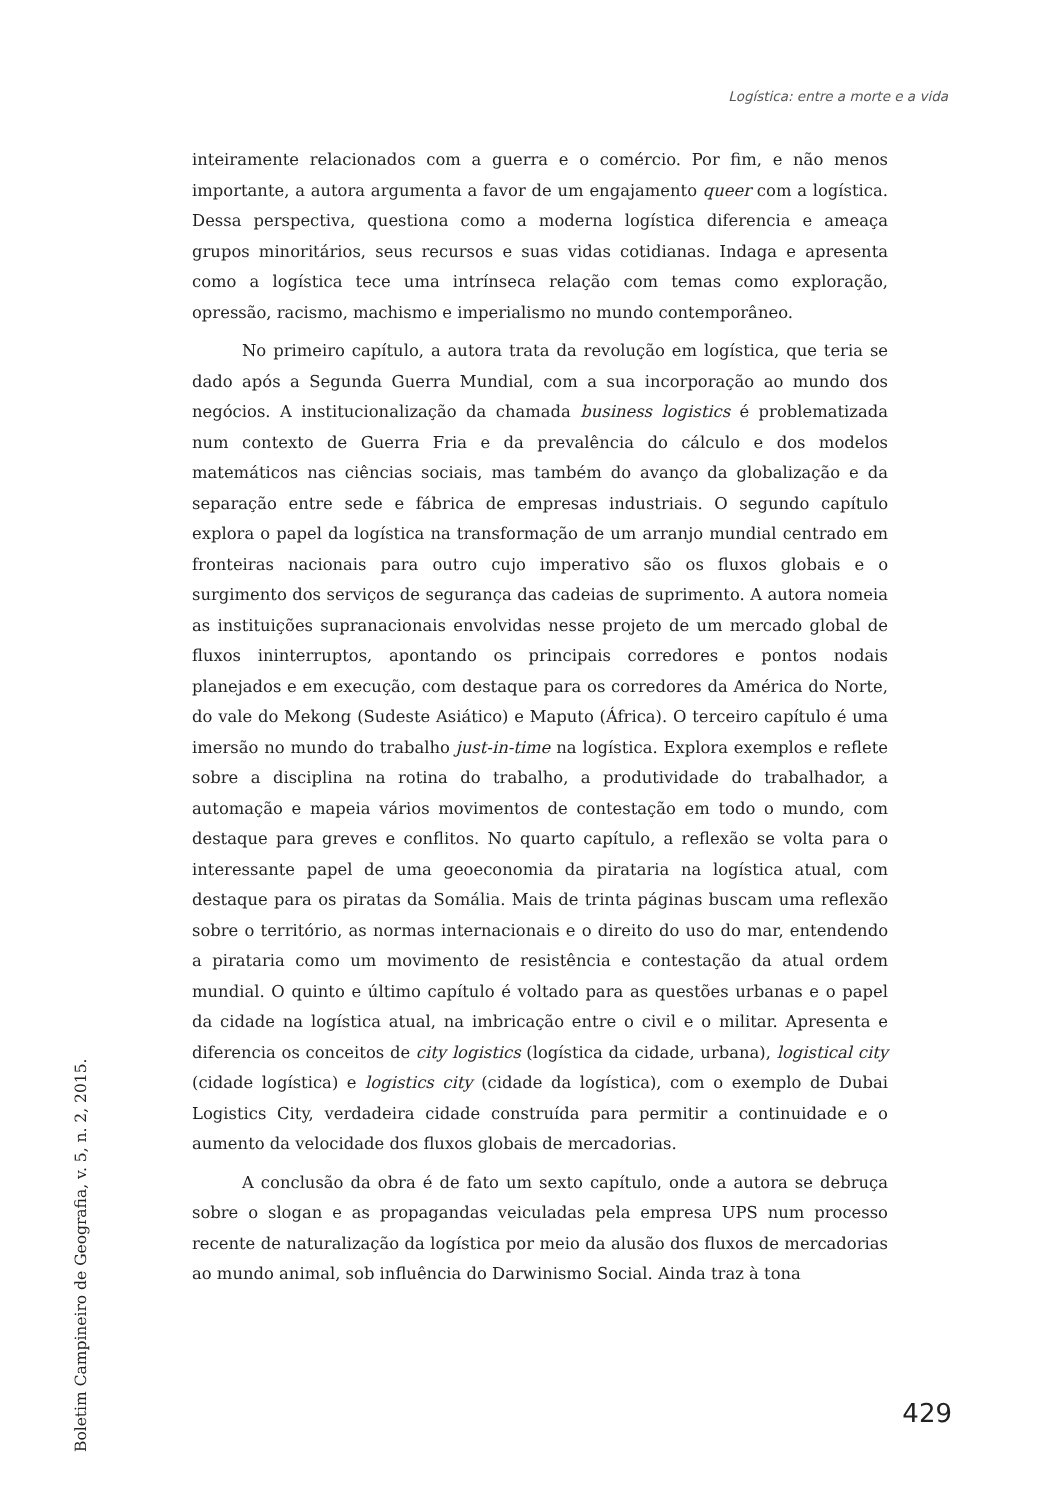Logística: entre a morte e a vida
inteiramente relacionados com a guerra e o comércio. Por fim, e não menos importante, a autora argumenta a favor de um engajamento queer com a logística. Dessa perspectiva, questiona como a moderna logística diferencia e ameaça grupos minoritários, seus recursos e suas vidas cotidianas. Indaga e apresenta como a logística tece uma intrínseca relação com temas como exploração, opressão, racismo, machismo e imperialismo no mundo contemporâneo.
No primeiro capítulo, a autora trata da revolução em logística, que teria se dado após a Segunda Guerra Mundial, com a sua incorporação ao mundo dos negócios. A institucionalização da chamada business logistics é problematizada num contexto de Guerra Fria e da prevalência do cálculo e dos modelos matemáticos nas ciências sociais, mas também do avanço da globalização e da separação entre sede e fábrica de empresas industriais. O segundo capítulo explora o papel da logística na transformação de um arranjo mundial centrado em fronteiras nacionais para outro cujo imperativo são os fluxos globais e o surgimento dos serviços de segurança das cadeias de suprimento. A autora nomeia as instituições supranacionais envolvidas nesse projeto de um mercado global de fluxos ininterruptos, apontando os principais corredores e pontos nodais planejados e em execução, com destaque para os corredores da América do Norte, do vale do Mekong (Sudeste Asiático) e Maputo (África). O terceiro capítulo é uma imersão no mundo do trabalho just-in-time na logística. Explora exemplos e reflete sobre a disciplina na rotina do trabalho, a produtividade do trabalhador, a automação e mapeia vários movimentos de contestação em todo o mundo, com destaque para greves e conflitos. No quarto capítulo, a reflexão se volta para o interessante papel de uma geoeconomia da pirataria na logística atual, com destaque para os piratas da Somália. Mais de trinta páginas buscam uma reflexão sobre o território, as normas internacionais e o direito do uso do mar, entendendo a pirataria como um movimento de resistência e contestação da atual ordem mundial. O quinto e último capítulo é voltado para as questões urbanas e o papel da cidade na logística atual, na imbricação entre o civil e o militar. Apresenta e diferencia os conceitos de city logistics (logística da cidade, urbana), logistical city (cidade logística) e logistics city (cidade da logística), com o exemplo de Dubai Logistics City, verdadeira cidade construída para permitir a continuidade e o aumento da velocidade dos fluxos globais de mercadorias.
A conclusão da obra é de fato um sexto capítulo, onde a autora se debruça sobre o slogan e as propagandas veiculadas pela empresa UPS num processo recente de naturalização da logística por meio da alusão dos fluxos de mercadorias ao mundo animal, sob influência do Darwinismo Social. Ainda traz à tona
Boletim Campineiro de Geografia, v. 5, n. 2, 2015.
429